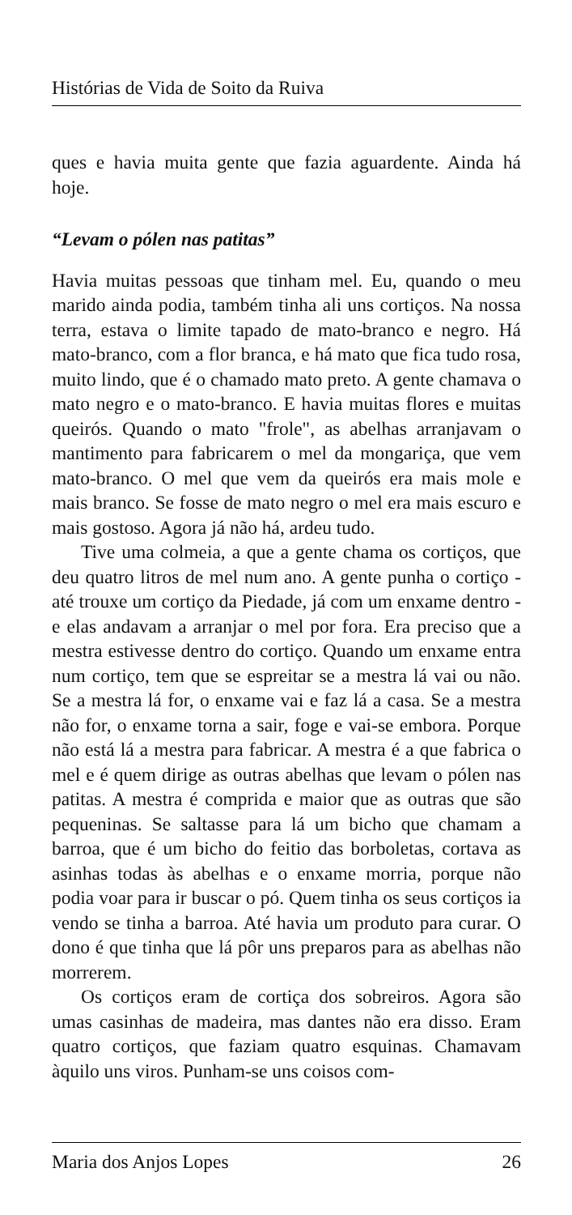Histórias de Vida de Soito da Ruiva
ques e havia muita gente que fazia aguardente. Ainda há hoje.
“Levam o pólen nas patitas”
Havia muitas pessoas que tinham mel. Eu, quando o meu marido ainda podia, também tinha ali uns cortiços. Na nossa terra, estava o limite tapado de mato-branco e negro. Há mato-branco, com a flor branca, e há mato que fica tudo rosa, muito lindo, que é o chamado mato preto. A gente chamava o mato negro e o mato-branco. E havia muitas flores e muitas queirós. Quando o mato "frole", as abelhas arranjavam o mantimento para fabricarem o mel da mongariça, que vem mato-branco. O mel que vem da queirós era mais mole e mais branco. Se fosse de mato negro o mel era mais escuro e mais gostoso. Agora já não há, ardeu tudo.
Tive uma colmeia, a que a gente chama os cortiços, que deu quatro litros de mel num ano. A gente punha o cortiço - até trouxe um cortiço da Piedade, já com um enxame dentro - e elas andavam a arranjar o mel por fora. Era preciso que a mestra estivesse dentro do cortiço. Quando um enxame entra num cortiço, tem que se espreitar se a mestra lá vai ou não. Se a mestra lá for, o enxame vai e faz lá a casa. Se a mestra não for, o enxame torna a sair, foge e vai-se embora. Porque não está lá a mestra para fabricar. A mestra é a que fabrica o mel e é quem dirige as outras abelhas que levam o pólen nas patitas. A mestra é comprida e maior que as outras que são pequeninas. Se saltasse para lá um bicho que chamam a barroa, que é um bicho do feitio das borboletas, cortava as asinhas todas às abelhas e o enxame morria, porque não podia voar para ir buscar o pó. Quem tinha os seus cortiços ia vendo se tinha a barroa. Até havia um produto para curar. O dono é que tinha que lá pôr uns preparos para as abelhas não morrerem.
Os cortiços eram de cortiça dos sobreiros. Agora são umas casinhas de madeira, mas dantes não era disso. Eram quatro cortiços, que faziam quatro esquinas. Chamavam àquilo uns viros. Punham-se uns coisos com-
Maria dos Anjos Lopes 26